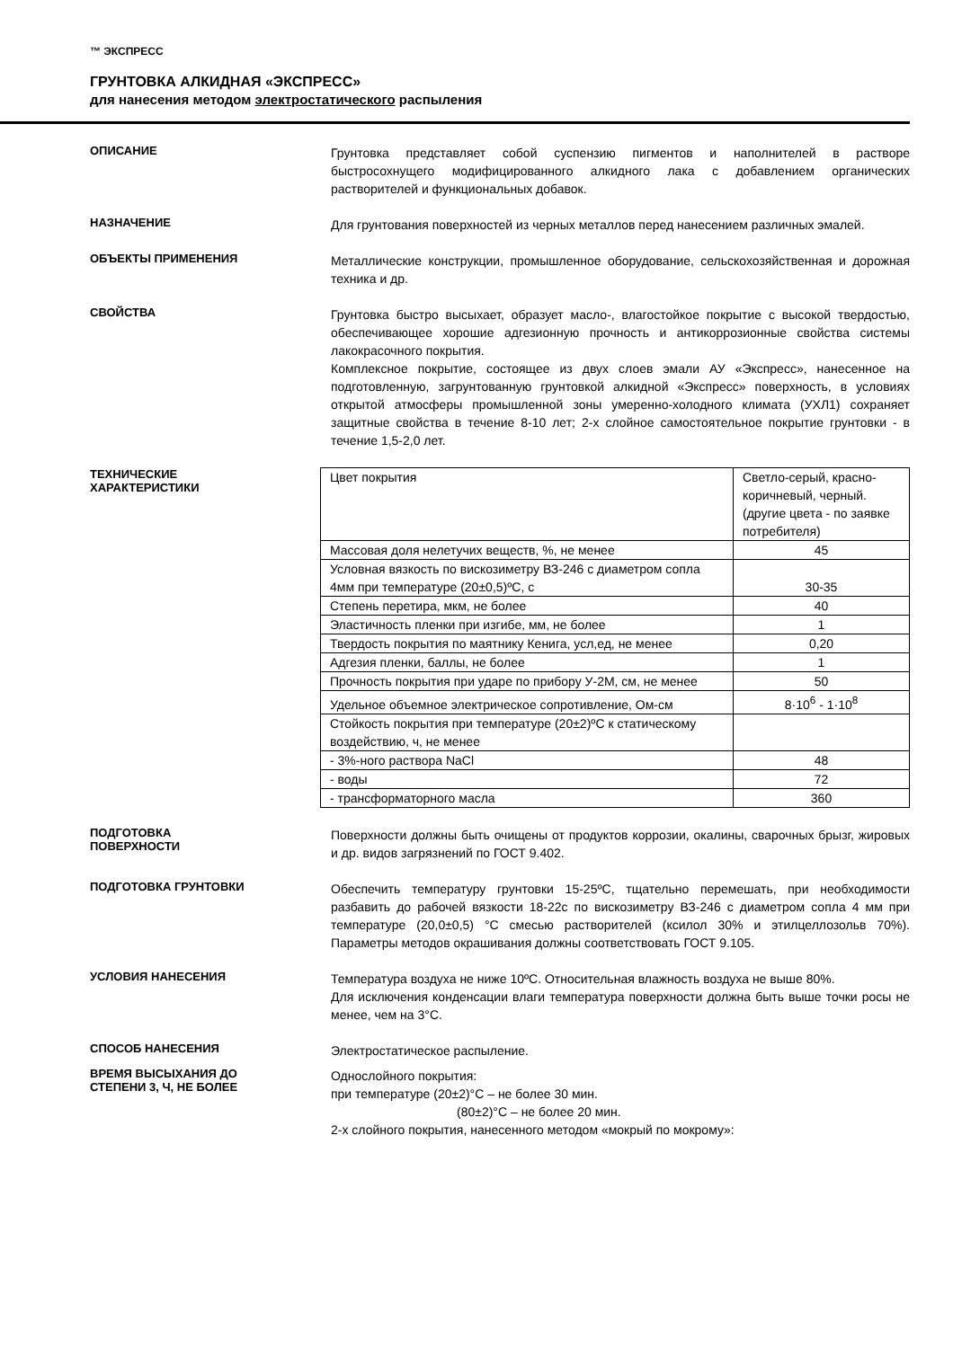™ ЭКСПРЕСС
ГРУНТОВКА АЛКИДНАЯ «ЭКСПРЕСС»
для нанесения методом электростатического распыления
ОПИСАНИЕ
Грунтовка представляет собой суспензию пигментов и наполнителей в растворе быстросохнущего модифицированного алкидного лака с добавлением органических растворителей и функциональных добавок.
НАЗНАЧЕНИЕ
Для грунтования поверхностей из черных металлов перед нанесением различных эмалей.
ОБЪЕКТЫ ПРИМЕНЕНИЯ
Металлические конструкции, промышленное оборудование, сельскохозяйственная и дорожная техника и др.
СВОЙСТВА
Грунтовка быстро высыхает, образует масло-, влагостойкое покрытие с высокой твердостью, обеспечивающее хорошие адгезионную прочность и антикоррозионные свойства системы лакокрасочного покрытия.
Комплексное покрытие, состоящее из двух слоев эмали АУ «Экспресс», нанесенное на подготовленную, загрунтованную грунтовкой алкидной «Экспресс» поверхность, в условиях открытой атмосферы промышленной зоны умеренно-холодного климата (УХЛ1) сохраняет защитные свойства в течение 8-10 лет; 2-х слойное самостоятельное покрытие грунтовки - в течение 1,5-2,0 лет.
ТЕХНИЧЕСКИЕ
ХАРАКТЕРИСТИКИ
| Цвет покрытия | Светло-серый, красно-коричневый, черный. (другие цвета - по заявке потребителя) |
| Массовая доля нелетучих веществ, %, не менее | 45 |
| Условная вязкость по вискозиметру ВЗ-246 с диаметром сопла 4мм при температуре (20±0,5)ºС, с | 30-35 |
| Степень перетира, мкм, не более | 40 |
| Эластичность пленки при изгибе, мм, не более | 1 |
| Твердость покрытия по маятнику Кенига, усл,ед, не менее | 0,20 |
| Адгезия пленки, баллы, не более | 1 |
| Прочность покрытия при ударе по прибору У-2М, см, не менее | 50 |
| Удельное объемное электрическое сопротивление, Ом-см | 8·10<sup>6</sup> - 1·10<sup>8</sup> |
| Стойкость покрытия при температуре (20±2)ºС к статическому воздействию, ч, не менее | |
| - 3%-ного раствора NaCl | 48 |
| - воды | 72 |
| - трансформаторного масла | 360 |
ПОДГОТОВКА
ПОВЕРХНОСТИ
Поверхности должны быть очищены от продуктов коррозии, окалины, сварочных брызг, жировых и др. видов загрязнений по ГОСТ 9.402.
ПОДГОТОВКА ГРУНТОВКИ
Обеспечить температуру грунтовки 15-25ºС, тщательно перемешать, при необходимости разбавить до рабочей вязкости 18-22с по вискозиметру ВЗ-246 с диаметром сопла 4 мм при температуре (20,0±0,5) °С смесью растворителей (ксилол 30% и этилцеллозольв 70%). Параметры методов окрашивания должны соответствовать ГОСТ 9.105.
УСЛОВИЯ НАНЕСЕНИЯ
Температура воздуха не ниже 10ºС. Относительная влажность воздуха не выше 80%.
Для исключения конденсации влаги температура поверхности должна быть выше точки росы не менее, чем на 3°С.
СПОСОБ НАНЕСЕНИЯ
Электростатическое распыление.
ВРЕМЯ ВЫСЫХАНИЯ ДО
СТЕПЕНИ 3, Ч, НЕ БОЛЕЕ
Однослойного покрытия:
при температуре (20±2)°С – не более 30 мин.
(80±2)°С – не более 20 мин.
2-х слойного покрытия, нанесенного методом «мокрый по мокрому»: